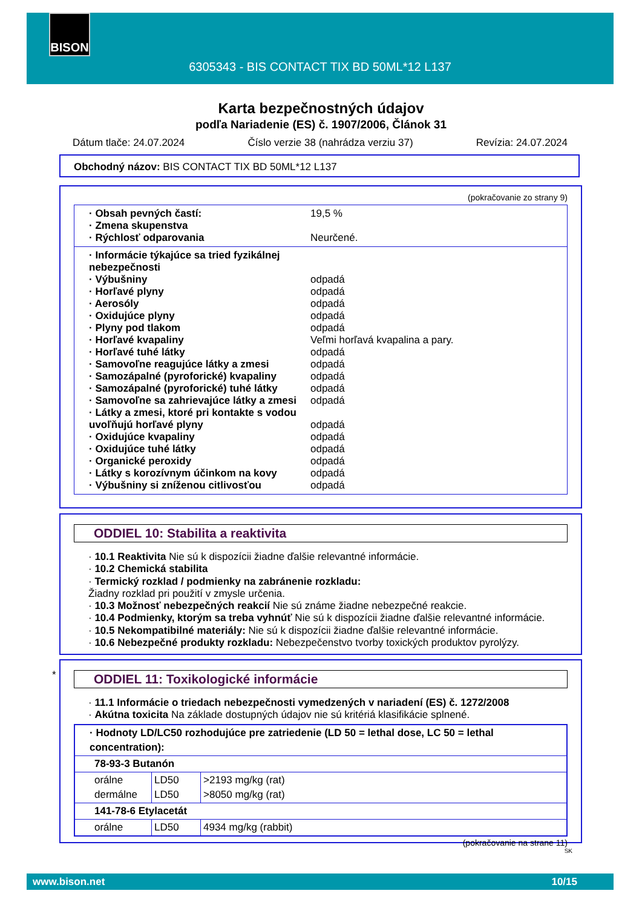BISON
6305343 - BIS CONTACT TIX BD 50ML*12 L137
Karta bezpečnostných údajov
podľa Nariadenie (ES) č. 1907/2006, Článok 31
Dátum tlače: 24.07.2024 Číslo verzie 38 (nahrádza verziu 37) Revízia: 24.07.2024
Obchodný názov: BIS CONTACT TIX BD 50ML*12 L137
(pokračovanie zo strany 9)
· Obsah pevných častí: 19,5 %
· Zmena skupenstva
· Rýchlosť odparovania Neurčené.
· Informácie týkajúce sa tried fyzikálnej nebezpečnosti
· Výbušniny odpadá
· Horľavé plyny odpadá
· Aerosóly odpadá
· Oxidujúce plyny odpadá
· Plyny pod tlakom odpadá
· Horľavé kvapaliny Veľmi horľavá kvapalina a pary.
· Horľavé tuhé látky odpadá
· Samovoľne reagujúce látky a zmesi odpadá
· Samozápalné (pyroforické) kvapaliny odpadá
· Samozápalné (pyroforické) tuhé látky odpadá
· Samovoľne sa zahrievajúce látky a zmesi odpadá
· Látky a zmesi, ktoré pri kontakte s vodou uvoľňujú horľavé plyny odpadá
· Oxidujúce kvapaliny odpadá
· Oxidujúce tuhé látky odpadá
· Organické peroxidy odpadá
· Látky s korozívnym účinkom na kovy odpadá
· Výbušniny si zníženou citlivosťou odpadá
ODDIEL 10: Stabilita a reaktivita
· 10.1 Reaktivita Nie sú k dispozícii žiadne ďalšie relevantné informácie.
· 10.2 Chemická stabilita
· Termický rozklad / podmienky na zabránenie rozkladu:
Žiadny rozklad pri použití v zmysle určenia.
· 10.3 Možnosť nebezpečných reakcií Nie sú známe žiadne nebezpečné reakcie.
· 10.4 Podmienky, ktorým sa treba vyhnúť Nie sú k dispozícii žiadne ďalšie relevantné informácie.
· 10.5 Nekompatibilné materiály: Nie sú k dispozícii žiadne ďalšie relevantné informácie.
· 10.6 Nebezpečné produkty rozkladu: Nebezpečenstvo tvorby toxických produktov pyrolýzy.
*
ODDIEL 11: Toxikologické informácie
· 11.1 Informácie o triedach nebezpečnosti vymedzených v nariadení (ES) č. 1272/2008
· Akútna toxicita Na základe dostupných údajov nie sú kritériá klasifikácie splnené.
| · Hodnoty LD/LC50 rozhodujúce pre zatriedenie (LD 50 = lethal dose, LC 50 = lethal concentration): | | |
| 78-93-3 Butanón | | |
| orálne dermálne | LD50 LD50 | >2193 mg/kg (rat) >8050 mg/kg (rat) |
| 141-78-6 Etylacetát | | |
| orálne | LD50 | 4934 mg/kg (rabbit) |
(pokračovanie na strane 11)
SK
www.bison.net 10/15